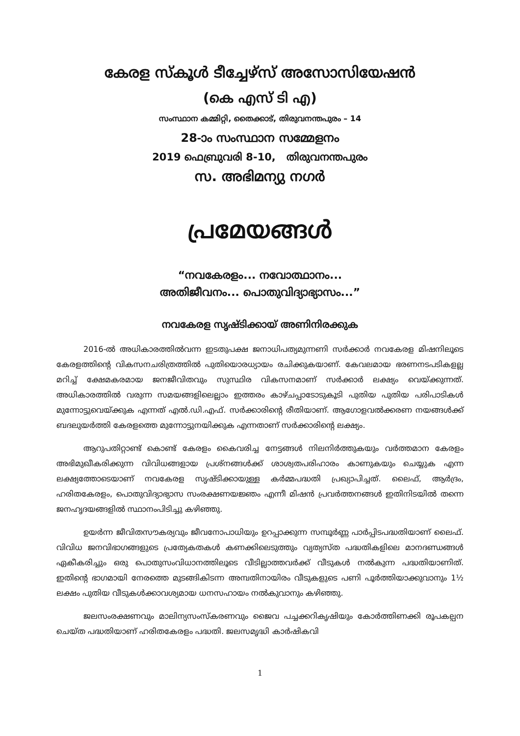കേരള സ്കൂൾ ടീച്ചേഴ്സ് അസോസിയേഷൻ
(കെ എസ് ടി എ)
സംസ്ഥാന കമ്മിറ്റി, തൈക്കാട്, തിരുവനന്തപുരം – 14
28-ാം സംസ്ഥാന സമ്മേളനം
2019 ഫെബ്രുവരി 8-10, തിരുവനന്തപുരം
സ. അഭിമന്യു നഗർ
പ്രമേയങ്ങൾ
“നവകേരളം... നവോത്ഥാനം...
അതിജീവനം... പൊതുവിദ്യാഭ്യാസം...”
നവകേരള സൃഷ്ടിക്കായ് അണിനിരക്കുക
2016-ൽ അധികാരത്തിൽവന്ന ഇടതുപക്ഷ ജനാധിപത്യമുന്നണി സർക്കാർ നവകേരള മിഷനിലൂടെ കേരളത്തിന്റെ വികസനചരിത്രത്തിൽ പുതിയൊരധ്യായം രചിക്കുകയാണ്. കേവലമായ ഭരണനടപടികളല്ല മറിച്ച് ക്ഷേമകരമായ ജനജീവിതവും സുസ്ഥിര വികസനമാണ് സർക്കാർ ലക്ഷ്യം വെയ്ക്കുന്നത്. അധികാരത്തിൽ വരുന്ന സമയങ്ങളിലെല്ലാം ഇത്തരം കാഴ്ചപ്പാടോടുകൂടി പുതിയ പുതിയ പരിപാടികൾ മുന്നോട്ടുവെയ്ക്കുക എന്നത് എൽ.ഡി.എഫ്. സർക്കാരിന്റെ രീതിയാണ്. ആഗോളവൽക്കരണ നയങ്ങൾക്ക് ബദലുയർത്തി കേരളത്തെ മുന്നോട്ടുനയിക്കുക എന്നതാണ് സർക്കാരിന്റെ ലക്ഷ്യം.
ആറുപതിറ്റാണ്ട് കൊണ്ട് കേരളം കൈവരിച്ച നേട്ടങ്ങൾ നിലനിർത്തുകയും വർത്തമാന കേരളം അഭിമുഖീകരിക്കുന്ന വിവിധങ്ങളായ പ്രശ്നങ്ങൾക്ക് ശാശ്വതപരിഹാരം കാണുകയും ചെയ്യുക എന്ന ലക്ഷ്യത്തോടെയാണ് നവകേരള സൃഷ്ടിക്കായുള്ള കർമ്മപദ്ധതി പ്രഖ്യാപിച്ചത്. ലൈഫ്, ആർദ്രം, ഹരിതകേരളം, പൊതുവിദ്യാഭ്യാസ സംരക്ഷണയജ്ഞം എന്നീ മിഷൻ പ്രവർത്തനങ്ങൾ ഇതിനിടയിൽ തന്നെ ജനഹൃദയങ്ങളിൽ സ്ഥാനംപിടിച്ചു കഴിഞ്ഞു.
ഉയർന്ന ജീവിതസൗകര്യവും ജീവനോപാധിയും ഉറപ്പാക്കുന്ന സമ്പൂർണ്ണ പാർപ്പിടപദ്ധതിയാണ് ലൈഫ്. വിവിധ ജനവിഭാഗങ്ങളുടെ പ്രത്യേകതകൾ കണക്കിലെടുത്തും വ്യത്യസ്ത പദ്ധതികളിലെ മാനദണ്ഡങ്ങൾ ഏകീകരിച്ചും ഒരു പൊതുസംവിധാനത്തിലൂടെ വീടില്ലാത്തവർക്ക് വീടുകൾ നൽകുന്ന പദ്ധതിയാണിത്. ഇതിന്റെ ഭാഗമായി നേരത്തെ മുടങ്ങികിടന്ന അമ്പതിനായിരം വീടുകളുടെ പണി പൂർത്തിയാക്കുവാനും 1½ ലക്ഷം പുതിയ വീടുകൾക്കാവശ്യമായ ധനസഹായം നൽകുവാനും കഴിഞ്ഞു.
ജലസംരക്ഷണവും മാലിന്യസംസ്കരണവും ജൈവ പച്ചക്കറികൃഷിയും കോർത്തിണക്കി രൂപകല്പന ചെയ്ത പദ്ധതിയാണ് ഹരിതകേരളം പദ്ധതി. ജലസമൃദ്ധി കാർഷികവി
1